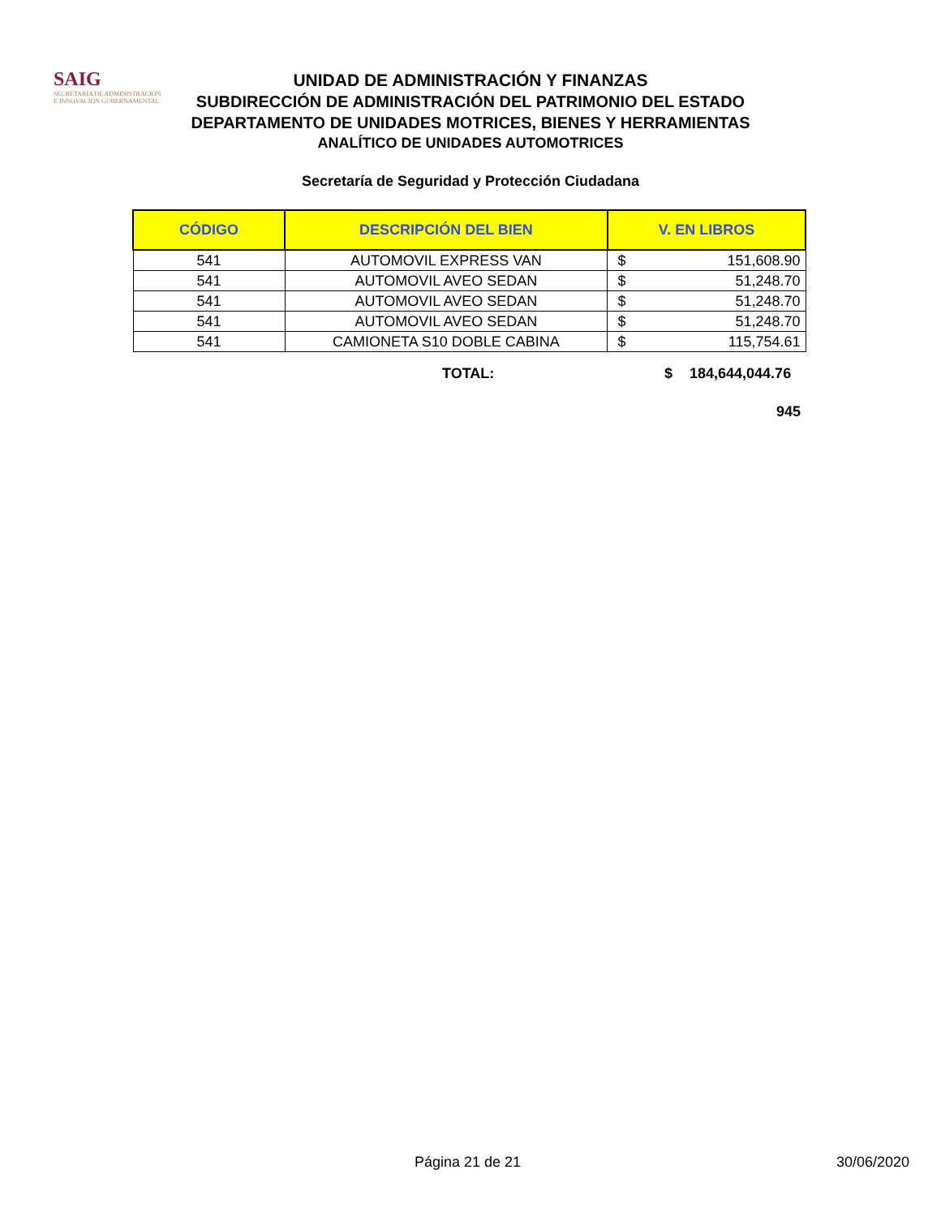SAIG
SECRETARÍA DE ADMINISTRACIÓN
E INNOVACIÓN GUBERNAMENTAL
UNIDAD DE ADMINISTRACIÓN Y FINANZAS
SUBDIRECCIÓN DE ADMINISTRACIÓN DEL PATRIMONIO DEL ESTADO
DEPARTAMENTO DE UNIDADES MOTRICES, BIENES Y HERRAMIENTAS
ANALÍTICO DE UNIDADES AUTOMOTRICES
Secretaría de Seguridad y Protección Ciudadana
| CÓDIGO | DESCRIPCIÓN DEL BIEN | V. EN LIBROS | |
| --- | --- | --- | --- |
| 541 | AUTOMOVIL EXPRESS VAN | $ | 151,608.90 |
| 541 | AUTOMOVIL AVEO SEDAN | $ | 51,248.70 |
| 541 | AUTOMOVIL AVEO SEDAN | $ | 51,248.70 |
| 541 | AUTOMOVIL AVEO SEDAN | $ | 51,248.70 |
| 541 | CAMIONETA S10 DOBLE CABINA | $ | 115,754.61 |
TOTAL: $ 184,644,044.76
945
Página 21 de 21 30/06/2020